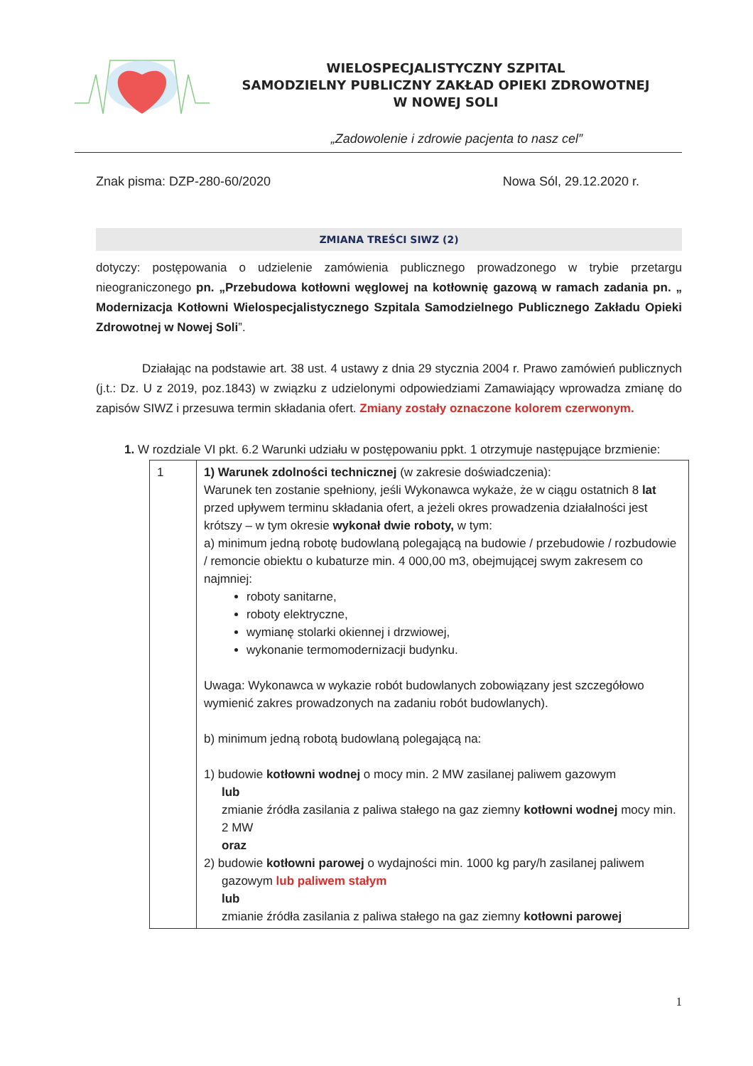WIELOSPECJALISTYCZNY SZPITAL
SAMODZIELNY PUBLICZNY ZAKŁAD OPIEKI ZDROWOTNEJ
W NOWEJ SOLI
„Zadowolenie i zdrowie pacjenta to nasz cel”
Znak pisma: DZP-280-60/2020 Nowa Sól, 29.12.2020 r.
ZMIANA TREŚCI SIWZ (2)
dotyczy: postępowania o udzielenie zamówienia publicznego prowadzonego w trybie przetargu nieograniczonego pn. „Przebudowa kotłowni węglowej na kotłownię gazową w ramach zadania pn. „ Modernizacja Kotłowni Wielospecjalistycznego Szpitala Samodzielnego Publicznego Zakładu Opieki Zdrowotnej w Nowej Soli”.
Działając na podstawie art. 38 ust. 4 ustawy z dnia 29 stycznia 2004 r. Prawo zamówień publicznych (j.t.: Dz. U z 2019, poz.1843) w związku z udzielonymi odpowiedziami Zamawiający wprowadza zmianę do zapisów SIWZ i przesuwa termin składania ofert. Zmiany zostały oznaczone kolorem czerwonym.
1. W rozdziale VI pkt. 6.2 Warunki udziału w postępowaniu ppkt. 1 otrzymuje następujące brzmienie:
| 1 | 1) Warunek zdolności technicznej (w zakresie doświadczenia): Warunek ten zostanie spełniony, jeśli Wykonawca wykaże, że w ciągu ostatnich 8 lat przed upływem terminu składania ofert, a jeżeli okres prowadzenia działalności jest krótszy – w tym okresie wykonał dwie roboty, w tym: a) minimum jedną robotę budowlaną polegającą na budowie / przebudowie / rozbudowie / remoncie obiektu o kubaturze min. 4 000,00 m3, obejmującej swym zakresem co najmniej: roboty sanitarne, roboty elektryczne, wymianę stolarki okiennej i drzwiowej, wykonanie termomodernizacji budynku. Uwaga: Wykonawca w wykazie robót budowlanych zobowiązany jest szczegółowo wymienić zakres prowadzonych na zadaniu robót budowlanych). b) minimum jedną robotą budowlaną polegającą na: 1) budowie kotłowni wodnej o mocy min. 2 MW zasilanej paliwem gazowym lub zmianie źródła zasilania z paliwa stałego na gaz ziemny kotłowni wodnej mocy min. 2 MW oraz 2) budowie kotłowni parowej o wydajności min. 1000 kg pary/h zasilanej paliwem gazowym lub paliwem stałym lub zmianie źródła zasilania z paliwa stałego na gaz ziemny kotłowni parowej |
1